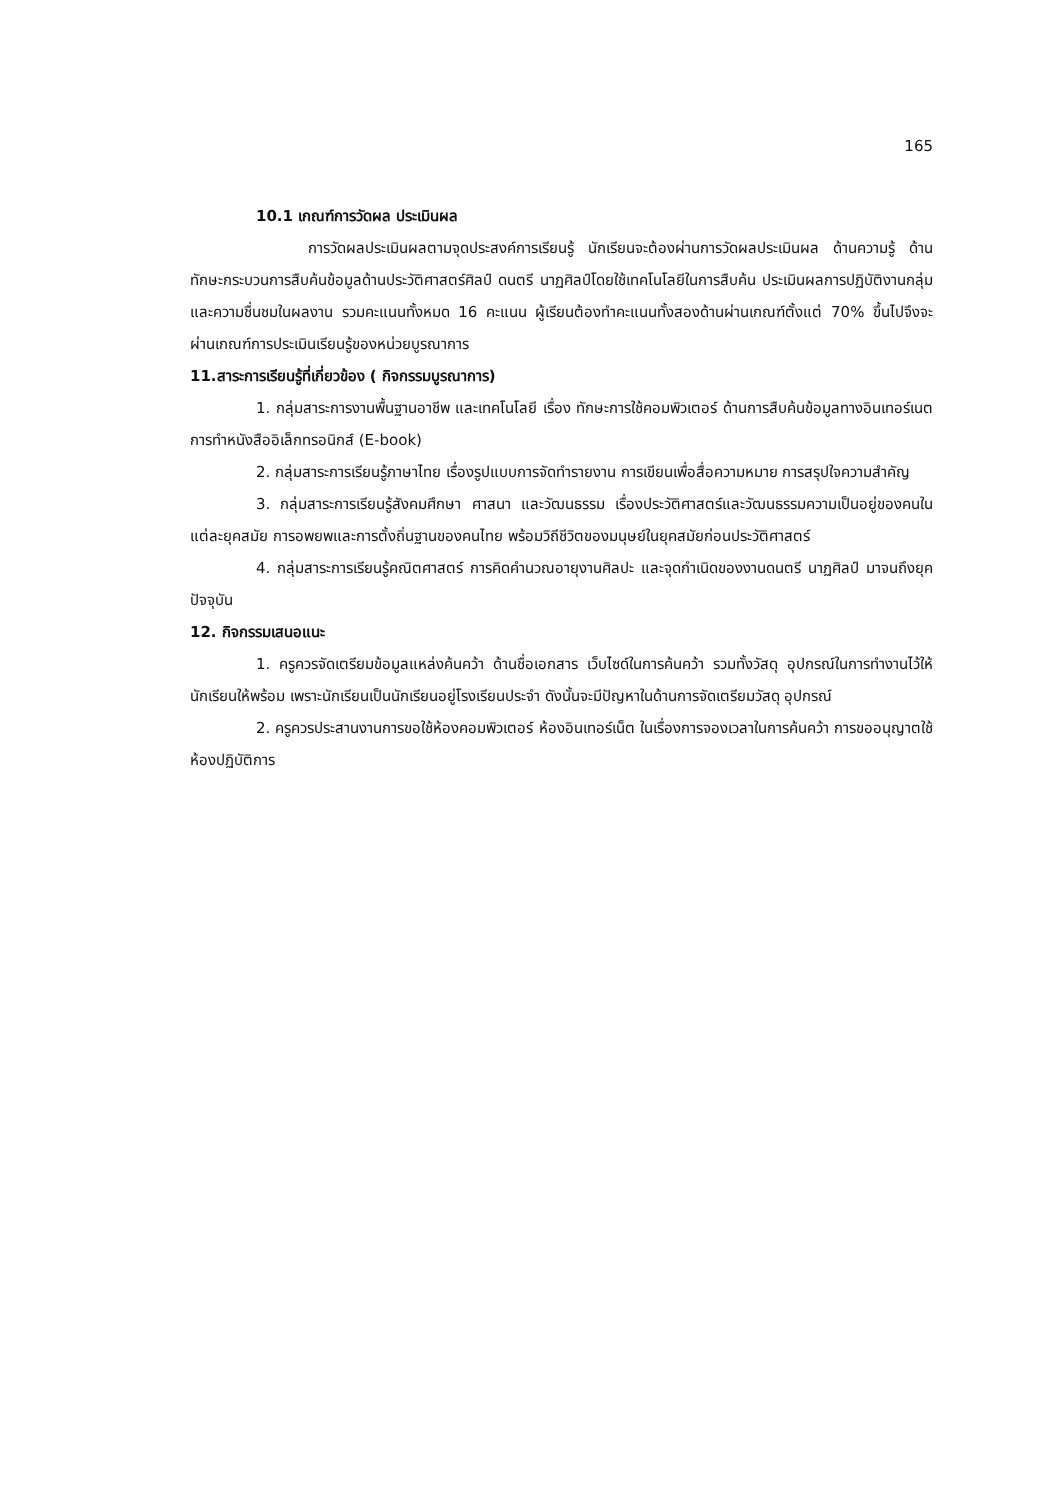165
10.1 เกณฑ์การวัดผล ประเมินผล
การวัดผลประเมินผลตามจุดประสงค์การเรียนรู้ นักเรียนจะต้องผ่านการวัดผลประเมินผล ด้านความรู้ ด้านทักษะกระบวนการสืบค้นข้อมูลด้านประวัติศาสตร์ศิลป์ ดนตรี นาฏศิลป์โดยใช้เทคโนโลยีในการสืบค้น ประเมินผลการปฏิบัติงานกลุ่มและความชื่นชมในผลงาน รวมคะแนนทั้งหมด 16 คะแนน ผู้เรียนต้องทำคะแนนทั้งสองด้านผ่านเกณฑ์ตั้งแต่ 70% ขึ้นไปจึงจะผ่านเกณฑ์การประเมินเรียนรู้ของหน่วยบูรณาการ
11.สาระการเรียนรู้ที่เกี่ยวข้อง ( กิจกรรมบูรณาการ)
1. กลุ่มสาระการงานพื้นฐานอาชีพ และเทคโนโลยี เรื่อง ทักษะการใช้คอมพิวเตอร์ ด้านการสืบค้นข้อมูลทางอินเทอร์เนต การทำหนังสืออิเล็กทรอนิกส์ (E-book)
2. กลุ่มสาระการเรียนรู้ภาษาไทย เรื่องรูปแบบการจัดทำรายงาน การเขียนเพื่อสื่อความหมาย การสรุปใจความสำคัญ
3. กลุ่มสาระการเรียนรู้สังคมศึกษา ศาสนา และวัฒนธรรม เรื่องประวัติศาสตร์และวัฒนธรรมความเป็นอยู่ของคนในแต่ละยุคสมัย การอพยพและการตั้งถิ่นฐานของคนไทย พร้อมวิถีชีวิตของมนุษย์ในยุคสมัยก่อนประวัติศาสตร์
4. กลุ่มสาระการเรียนรู้คณิตศาสตร์ การคิดคำนวณอายุงานศิลปะ และจุดกำเนิดของงานดนตรี นาฏศิลป์ มาจนถึงยุคปัจจุบัน
12. กิจกรรมเสนอแนะ
1. ครูควรจัดเตรียมข้อมูลแหล่งค้นคว้า ด้านชื่อเอกสาร เว็บไซด์ในการค้นคว้า รวมทั้งวัสดุ อุปกรณ์ในการทำงานไว้ให้นักเรียนให้พร้อม เพราะนักเรียนเป็นนักเรียนอยู่โรงเรียนประจำ ดังนั้นจะมีปัญหาในด้านการจัดเตรียมวัสดุ อุปกรณ์
2. ครูควรประสานงานการขอใช้ห้องคอมพิวเตอร์ ห้องอินเทอร์เน็ต ในเรื่องการจองเวลาในการค้นคว้า การขออนุญาตใช้ห้องปฏิบัติการ